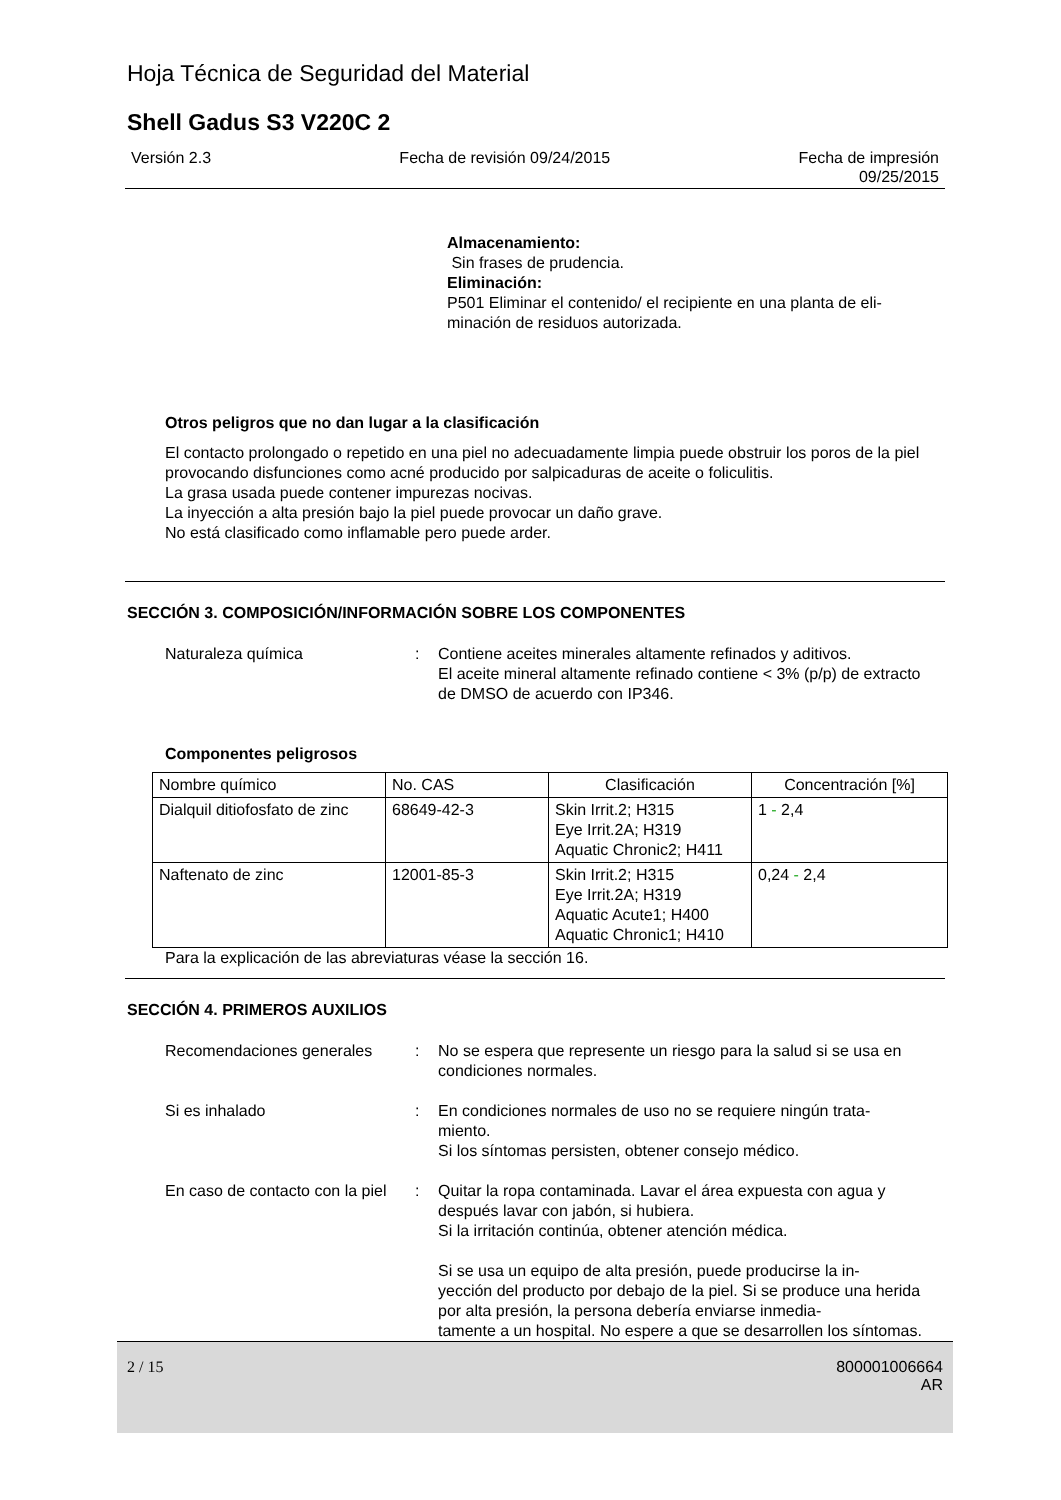Hoja Técnica de Seguridad del Material
Shell Gadus S3 V220C 2
Versión 2.3 Fecha de revisión 09/24/2015 Fecha de impresión
09/25/2015
Almacenamiento:
Sin frases de prudencia.
Eliminación:
P501 Eliminar el contenido/ el recipiente en una planta de eli-
minación de residuos autorizada.
Otros peligros que no dan lugar a la clasificación
El contacto prolongado o repetido en una piel no adecuadamente limpia puede obstruir los poros de la piel provocando disfunciones como acné producido por salpicaduras de aceite o foliculitis.
La grasa usada puede contener impurezas nocivas.
La inyección a alta presión bajo la piel puede provocar un daño grave.
No está clasificado como inflamable pero puede arder.
SECCIÓN 3. COMPOSICIÓN/INFORMACIÓN SOBRE LOS COMPONENTES
Naturaleza química : Contiene aceites minerales altamente refinados y aditivos.
El aceite mineral altamente refinado contiene < 3% (p/p) de extracto de DMSO de acuerdo con IP346.
Componentes peligrosos
| Nombre químico | No. CAS | Clasificación | Concentración [%] |
| --- | --- | --- | --- |
| Dialquil ditiofosfato de zinc | 68649-42-3 | Skin Irrit.2; H315 Eye Irrit.2A; H319 Aquatic Chronic2; H411 | 1 - 2,4 |
| Naftenato de zinc | 12001-85-3 | Skin Irrit.2; H315 Eye Irrit.2A; H319 Aquatic Acute1; H400 Aquatic Chronic1; H410 | 0,24 - 2,4 |
Para la explicación de las abreviaturas véase la sección 16.
SECCIÓN 4. PRIMEROS AUXILIOS
Recomendaciones generales : No se espera que represente un riesgo para la salud si se usa en condiciones normales.
Si es inhalado : En condiciones normales de uso no se requiere ningún trata-
miento.
Si los síntomas persisten, obtener consejo médico.
En caso de contacto con la piel
: Quitar la ropa contaminada. Lavar el área expuesta con agua y después lavar con jabón, si hubiera.
Si la irritación continúa, obtener atención médica.
Si se usa un equipo de alta presión, puede producirse la in-
yección del producto por debajo de la piel. Si se produce una herida por alta presión, la persona debería enviarse inmedia-
tamente a un hospital. No espere a que se desarrollen los síntomas.
2 / 15 800001006664
AR